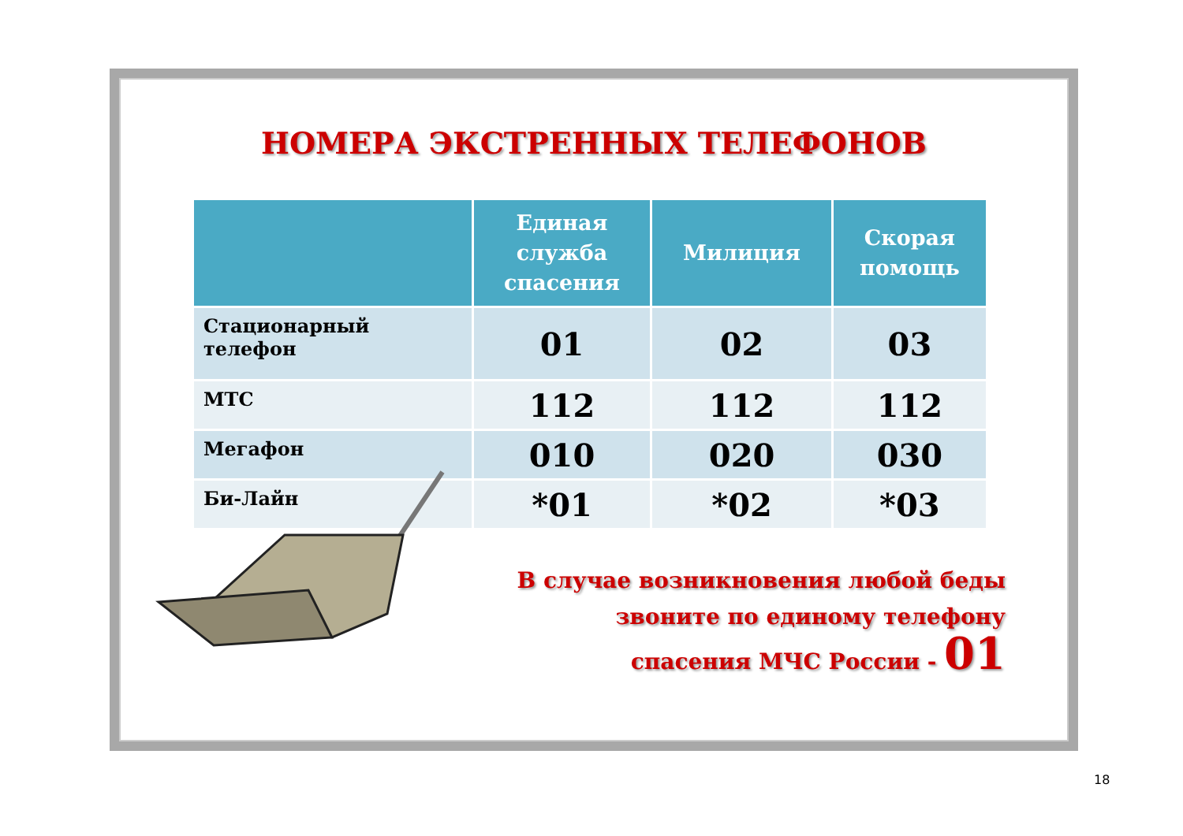НОМЕРА ЭКСТРЕННЫХ ТЕЛЕФОНОВ
| | Единая служба спасения | Милиция | Скорая помощь |
| --- | --- | --- | --- |
| Стационарный телефон | 01 | 02 | 03 |
| МТС | 112 | 112 | 112 |
| Мегафон | 010 | 020 | 030 |
| Би-Лайн | *01 | *02 | *03 |
В случае возникновения любой беды
звоните по единому телефону
спасения МЧС России - 01
18